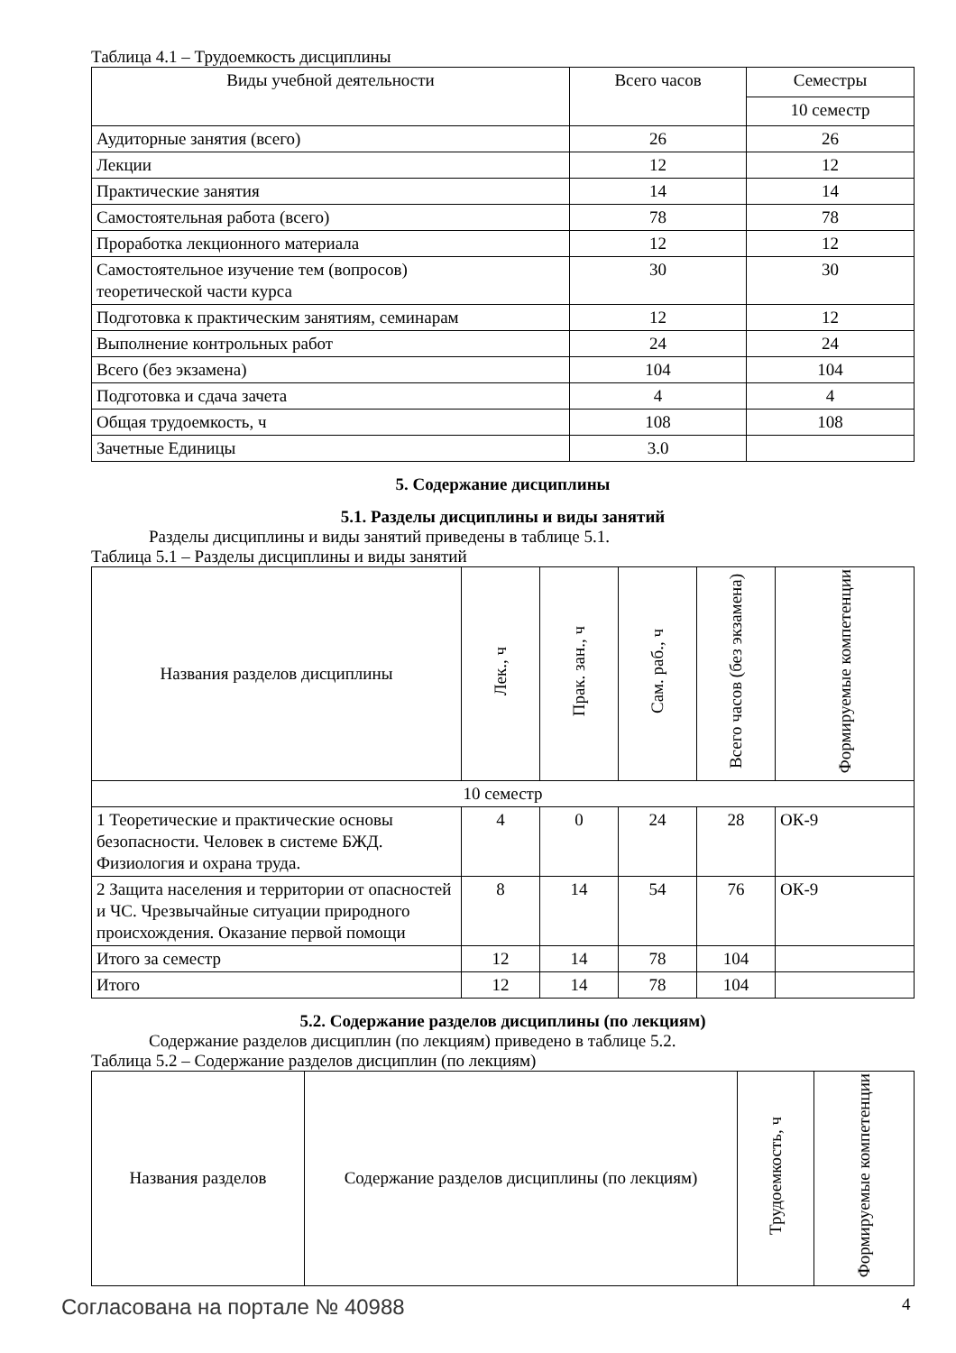Таблица 4.1 – Трудоемкость дисциплины
| Виды учебной деятельности | Всего часов | Семестры |
| --- | --- | --- |
| | | 10 семестр |
| Аудиторные занятия (всего) | 26 | 26 |
| Лекции | 12 | 12 |
| Практические занятия | 14 | 14 |
| Самостоятельная работа (всего) | 78 | 78 |
| Проработка лекционного материала | 12 | 12 |
| Самостоятельное изучение тем (вопросов) теоретической части курса | 30 | 30 |
| Подготовка к практическим занятиям, семинарам | 12 | 12 |
| Выполнение контрольных работ | 24 | 24 |
| Всего (без экзамена) | 104 | 104 |
| Подготовка и сдача зачета | 4 | 4 |
| Общая трудоемкость, ч | 108 | 108 |
| Зачетные Единицы | 3.0 | |
5. Содержание дисциплины
5.1. Разделы дисциплины и виды занятий
Разделы дисциплины и виды занятий приведены в таблице 5.1.
Таблица 5.1 – Разделы дисциплины и виды занятий
| Названия разделов дисциплины | Лек., ч | Прак. зан., ч | Сам. раб., ч | Всего часов (без экзамена) | Формируемые компетенции |
| --- | --- | --- | --- | --- | --- |
| 10 семестр | | | | | |
| 1 Теоретические и практические основы безопасности. Человек в системе БЖД. Физиология и охрана труда. | 4 | 0 | 24 | 28 | ОК-9 |
| 2 Защита населения и территории от опасностей и ЧС. Чрезвычайные ситуации природного происхождения. Оказание первой помощи | 8 | 14 | 54 | 76 | ОК-9 |
| Итого за семестр | 12 | 14 | 78 | 104 | |
| Итого | 12 | 14 | 78 | 104 | |
5.2. Содержание разделов дисциплины (по лекциям)
Содержание разделов дисциплин (по лекциям) приведено в таблице 5.2.
Таблица 5.2 – Содержание разделов дисциплин (по лекциям)
| Названия разделов | Содержание разделов дисциплины (по лекциям) | Трудоемкость, ч | Формируемые компетенции |
| --- | --- | --- | --- |
Согласована на портале № 40988 4